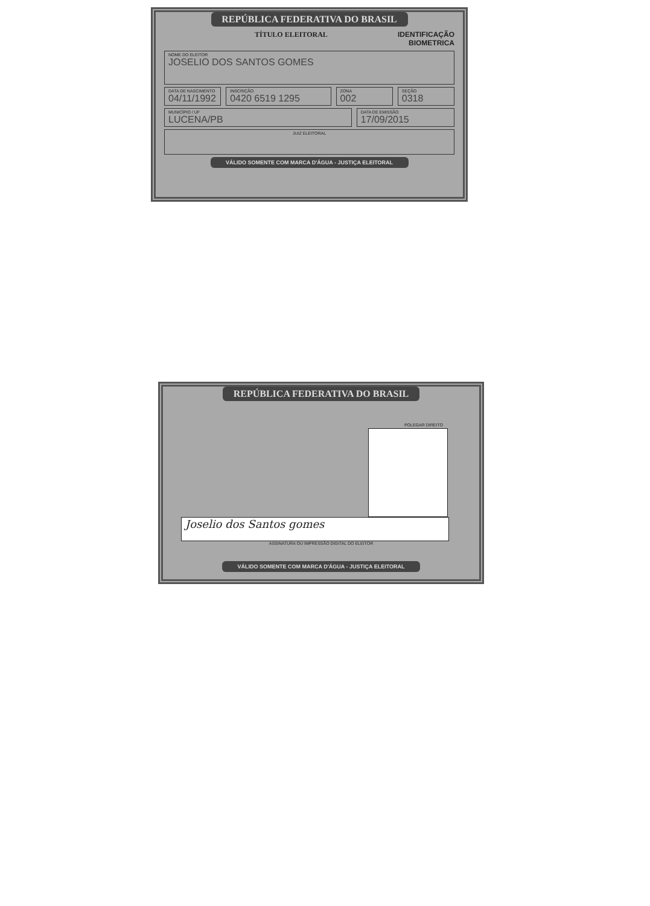REPÚBLICA FEDERATIVA DO BRASIL
TÍTULO ELEITORAL IDENTIFICAÇÃO
BIOMETRICA
NOME DO ELEITOR
JOSELIO DOS SANTOS GOMES
DATA DE NASCIMENTO
04/11/1992
INSCRIÇÃO
0420 6519 1295
ZONA
002
SEÇÃO
0318
MUNICÍPIO / UF
LUCENA/PB
DATA DE EMISSÃO
17/09/2015
JUIZ ELEITORAL
VÁLIDO SOMENTE COM MARCA D'ÁGUA - JUSTIÇA ELEITORAL
REPÚBLICA FEDERATIVA DO BRASIL
POLEGAR DIREITO
Joselio dos Santos gomes
ASSINATURA OU IMPRESSÃO DIGITAL DO ELEITOR
VÁLIDO SOMENTE COM MARCA D'ÁGUA - JUSTIÇA ELEITORAL